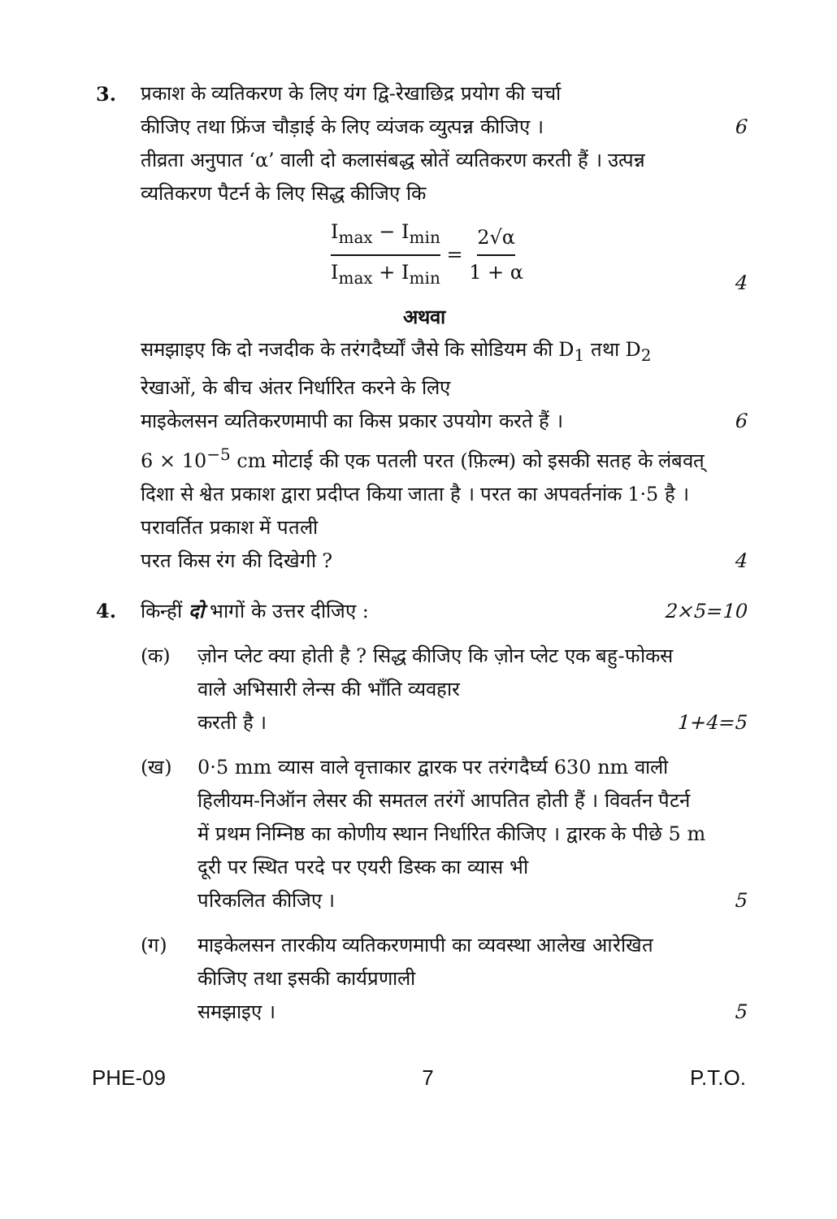3. प्रकाश के व्यतिकरण के लिए यंग द्वि-रेखाछिद्र प्रयोग की चर्चा
कीजिए तथा फ्रिंज चौड़ाई के लिए व्यंजक व्युत्पन्न कीजिए । 6
तीव्रता अनुपात ‘α’ वाली दो कलासंबद्ध स्रोतें व्यतिकरण करती हैं । उत्पन्न व्यतिकरण पैटर्न के लिए सिद्ध कीजिए कि
I<sub>max</sub> − I<sub>min</sub> I<sub>max</sub> + I<sub>min</sub> = 2√α 1 + α
4
अथवा
समझाइए कि दो नजदीक के तरंगदैर्घ्यों जैसे कि सोडियम की D<sub>1</sub> तथा D<sub>2</sub> रेखाओं, के बीच अंतर निर्धारित करने के लिए
माइकेलसन व्यतिकरणमापी का किस प्रकार उपयोग करते हैं । 6
6 × 10<sup>−5</sup> cm मोटाई की एक पतली परत (फ़िल्म) को इसकी सतह के लंबवत् दिशा से श्वेत प्रकाश द्वारा प्रदीप्त किया जाता है । परत का अपवर्तनांक 1·5 है । परावर्तित प्रकाश में पतली
परत किस रंग की दिखेगी ? 4
4. किन्हीं दो भागों के उत्तर दीजिए : 2×5=10
(क) ज़ोन प्लेट क्या होती है ? सिद्ध कीजिए कि ज़ोन प्लेट एक बहु-फोकस वाले अभिसारी लेन्स की भाँति व्यवहार
करती है । 1+4=5
(ख) 0·5 mm व्यास वाले वृत्ताकार द्वारक पर तरंगदैर्घ्य 630 nm वाली हिलीयम-निऑन लेसर की समतल तरंगें आपतित होती हैं । विवर्तन पैटर्न में प्रथम निम्निष्ठ का कोणीय स्थान निर्धारित कीजिए । द्वारक के पीछे 5 m दूरी पर स्थित परदे पर एयरी डिस्क का व्यास भी
परिकलित कीजिए । 5
(ग) माइकेलसन तारकीय व्यतिकरणमापी का व्यवस्था आलेख आरेखित कीजिए तथा इसकी कार्यप्रणाली
समझाइए । 5
PHE-09 7 P.T.O.